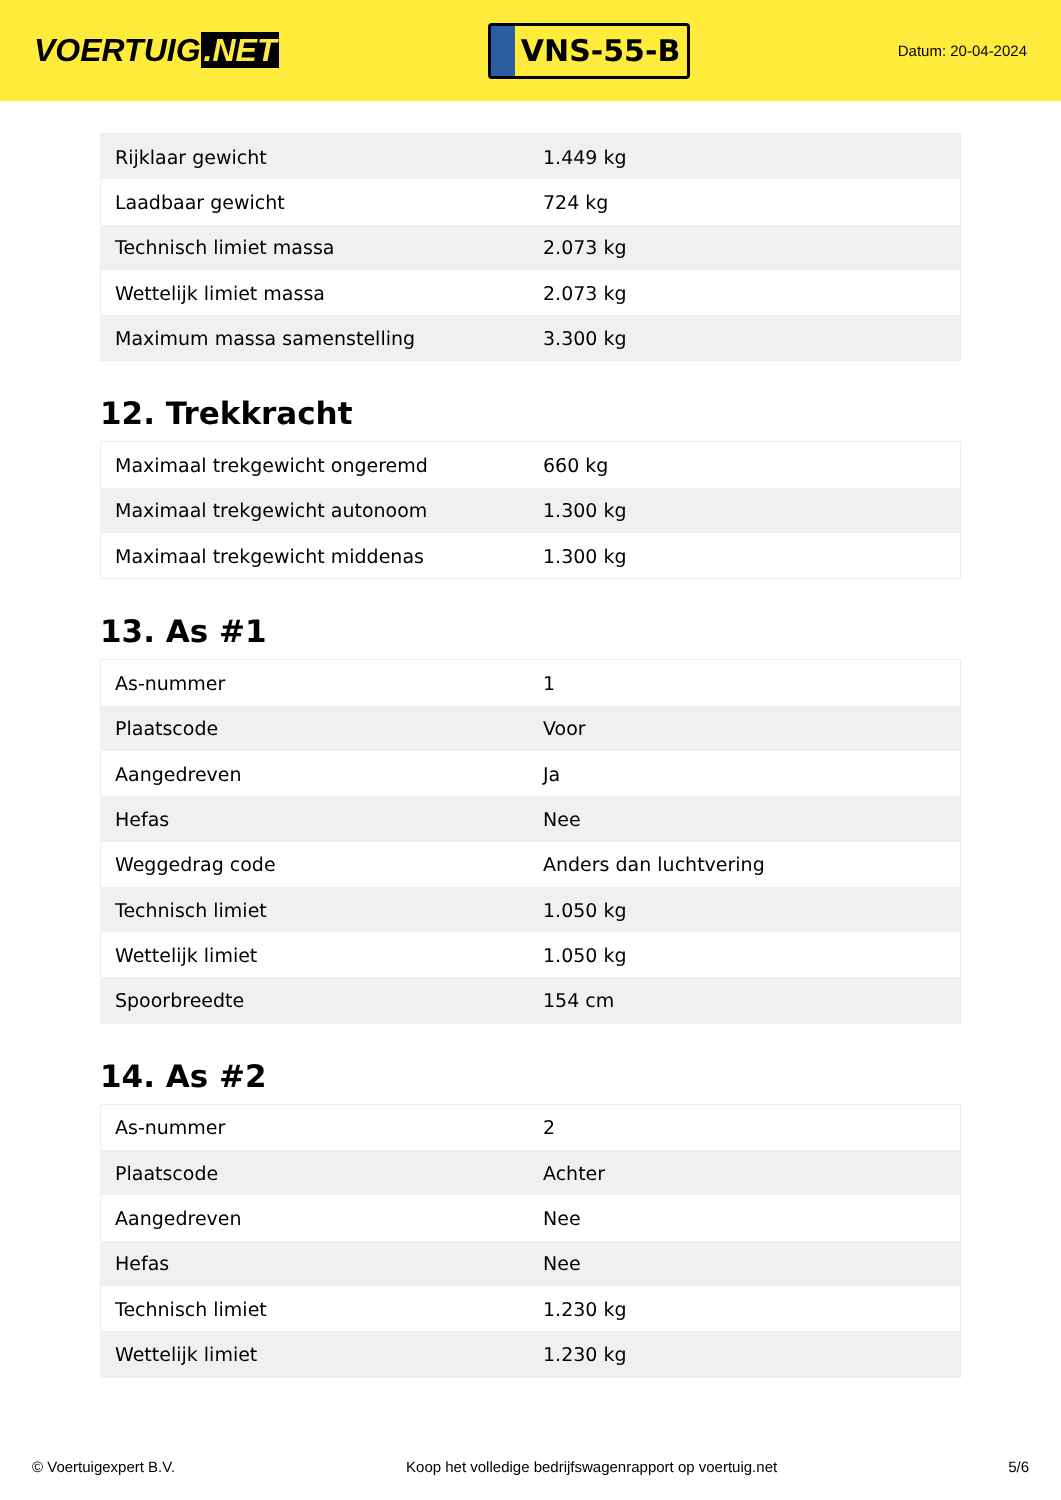VOERTUIG.NET
VNS-55-B
Datum: 20-04-2024
| Rijklaar gewicht | 1.449 kg |
| Laadbaar gewicht | 724 kg |
| Technisch limiet massa | 2.073 kg |
| Wettelijk limiet massa | 2.073 kg |
| Maximum massa samenstelling | 3.300 kg |
12. Trekkracht
| Maximaal trekgewicht ongeremd | 660 kg |
| Maximaal trekgewicht autonoom | 1.300 kg |
| Maximaal trekgewicht middenas | 1.300 kg |
13. As #1
| As-nummer | 1 |
| Plaatscode | Voor |
| Aangedreven | Ja |
| Hefas | Nee |
| Weggedrag code | Anders dan luchtvering |
| Technisch limiet | 1.050 kg |
| Wettelijk limiet | 1.050 kg |
| Spoorbreedte | 154 cm |
14. As #2
| As-nummer | 2 |
| Plaatscode | Achter |
| Aangedreven | Nee |
| Hefas | Nee |
| Technisch limiet | 1.230 kg |
| Wettelijk limiet | 1.230 kg |
© Voertuigexpert B.V. Koop het volledige bedrijfswagenrapport op voertuig.net 5/6